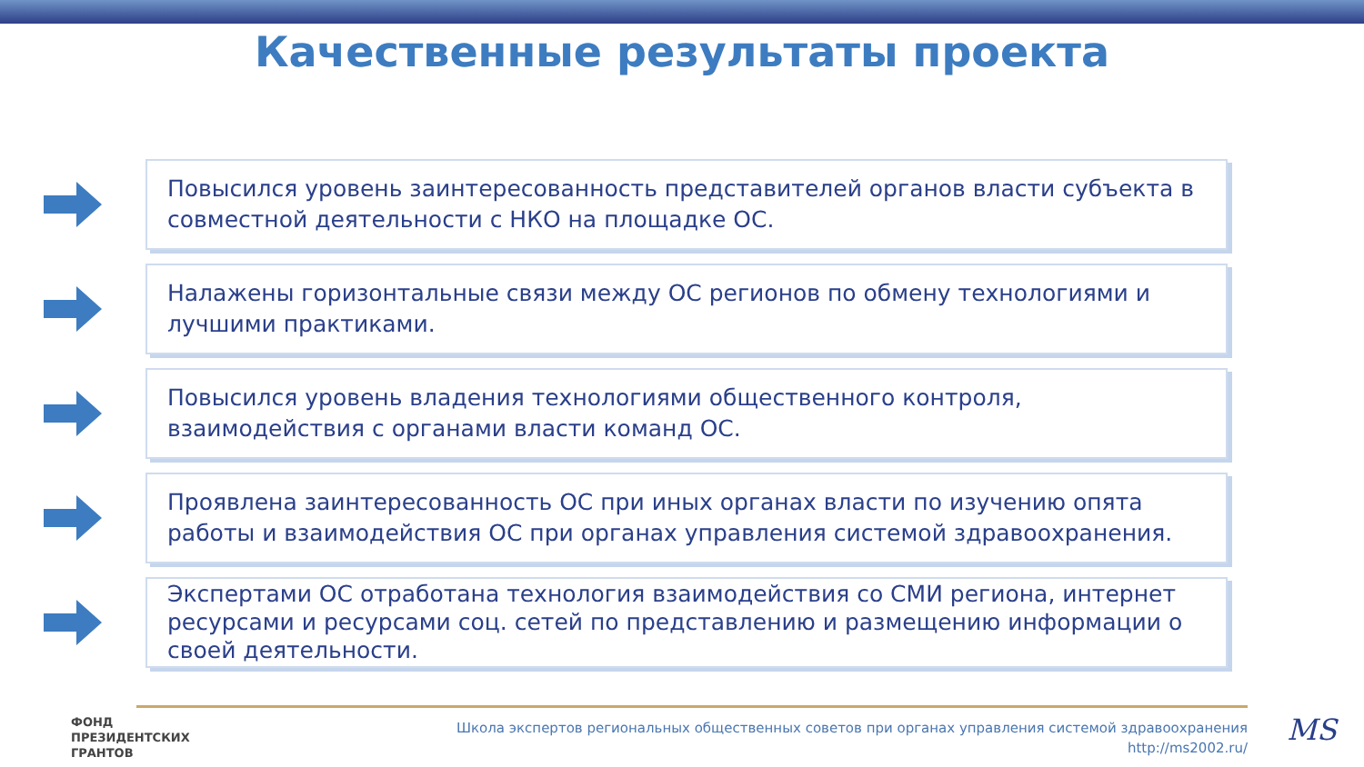Качественные результаты проекта
Повысился уровень заинтересованность представителей органов власти субъекта в совместной деятельности с НКО на площадке ОС.
Налажены горизонтальные связи между ОС регионов по обмену технологиями и лучшими практиками.
Повысился уровень владения технологиями общественного контроля, взаимодействия с органами власти команд ОС.
Проявлена заинтересованность ОС при иных органах власти по изучению опята работы и взаимодействия ОС при органах управления системой здравоохранения.
Экспертами ОС отработана технология взаимодействия со СМИ региона, интернет ресурсами и ресурсами соц. сетей по представлению и размещению информации о своей деятельности.
ФОНД
ПРЕЗИДЕНТСКИХ
ГРАНТОВ
Школа экспертов региональных общественных советов при органах управления системой здравоохранения
http://ms2002.ru/
MS